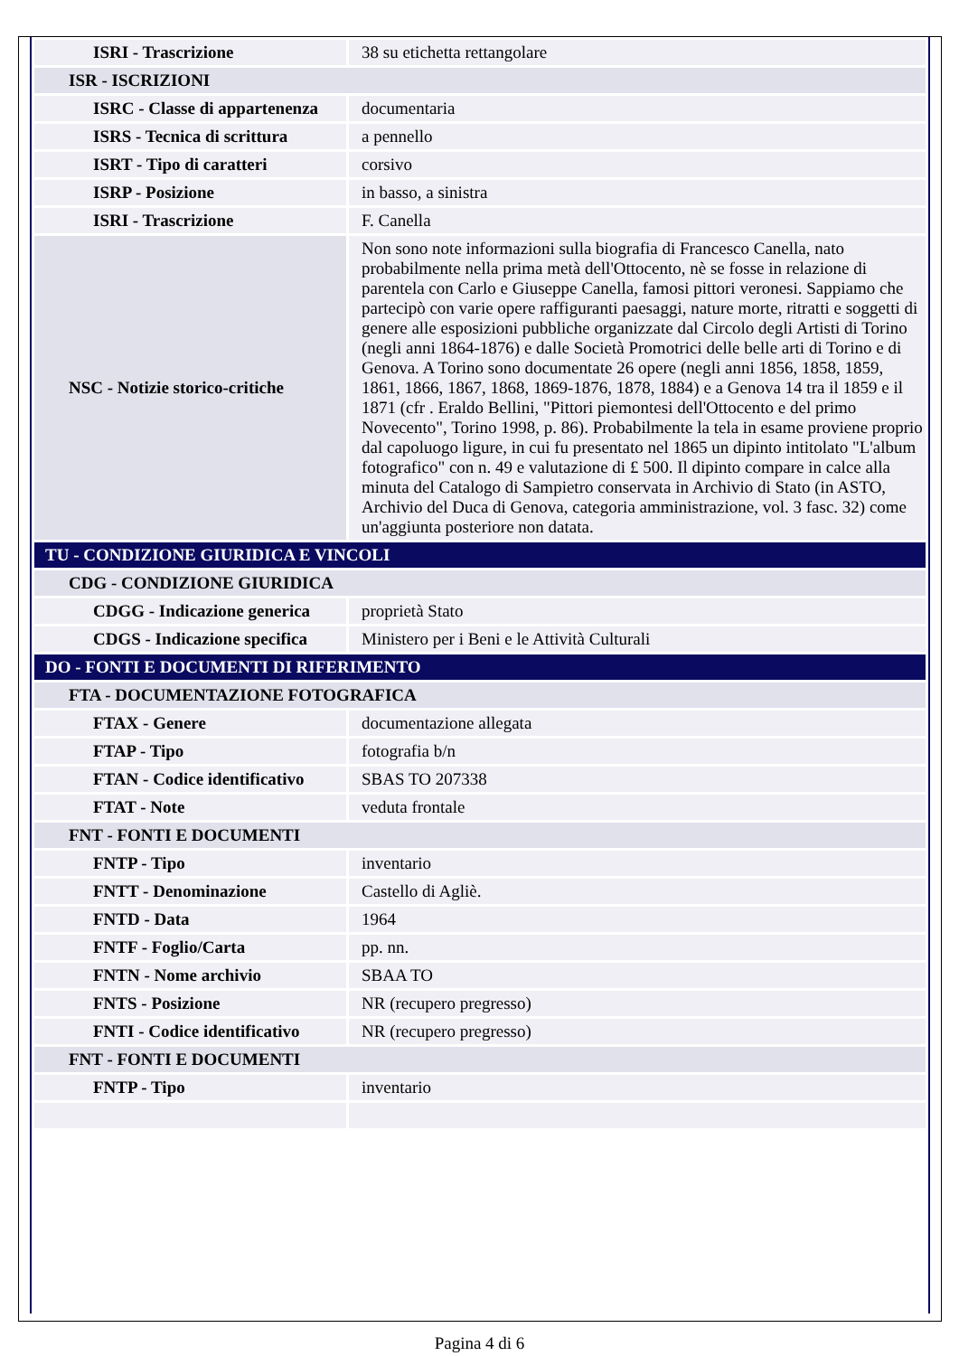| ISRI - Trascrizione | 38 su etichetta rettangolare |
| ISR - ISCRIZIONI | |
| ISRC - Classe di appartenenza | documentaria |
| ISRS - Tecnica di scrittura | a pennello |
| ISRT - Tipo di caratteri | corsivo |
| ISRP - Posizione | in basso, a sinistra |
| ISRI - Trascrizione | F. Canella |
| NSC - Notizie storico-critiche | Non sono note informazioni sulla biografia di Francesco Canella, nato probabilmente nella prima metà dell'Ottocento, nè se fosse in relazione di parentela con Carlo e Giuseppe Canella, famosi pittori veronesi. Sappiamo che partecipò con varie opere raffiguranti paesaggi, nature morte, ritratti e soggetti di genere alle esposizioni pubbliche organizzate dal Circolo degli Artisti di Torino (negli anni 1864-1876) e dalle Società Promotrici delle belle arti di Torino e di Genova. A Torino sono documentate 26 opere (negli anni 1856, 1858, 1859, 1861, 1866, 1867, 1868, 1869-1876, 1878, 1884) e a Genova 14 tra il 1859 e il 1871 (cfr . Eraldo Bellini, "Pittori piemontesi dell'Ottocento e del primo Novecento", Torino 1998, p. 86). Probabilmente la tela in esame proviene proprio dal capoluogo ligure, in cui fu presentato nel 1865 un dipinto intitolato "L'album fotografico" con n. 49 e valutazione di £ 500. Il dipinto compare in calce alla minuta del Catalogo di Sampietro conservata in Archivio di Stato (in ASTO, Archivio del Duca di Genova, categoria amministrazione, vol. 3 fasc. 32) come un'aggiunta posteriore non datata. |
| TU - CONDIZIONE GIURIDICA E VINCOLI | |
| CDG - CONDIZIONE GIURIDICA | |
| CDGG - Indicazione generica | proprietà Stato |
| CDGS - Indicazione specifica | Ministero per i Beni e le Attività Culturali |
| DO - FONTI E DOCUMENTI DI RIFERIMENTO | |
| FTA - DOCUMENTAZIONE FOTOGRAFICA | |
| FTAX - Genere | documentazione allegata |
| FTAP - Tipo | fotografia b/n |
| FTAN - Codice identificativo | SBAS TO 207338 |
| FTAT - Note | veduta frontale |
| FNT - FONTI E DOCUMENTI | |
| FNTP - Tipo | inventario |
| FNTT - Denominazione | Castello di Agliè. |
| FNTD - Data | 1964 |
| FNTF - Foglio/Carta | pp. nn. |
| FNTN - Nome archivio | SBAA TO |
| FNTS - Posizione | NR (recupero pregresso) |
| FNTI - Codice identificativo | NR (recupero pregresso) |
| FNT - FONTI E DOCUMENTI | |
| FNTP - Tipo | inventario |
Pagina 4 di 6